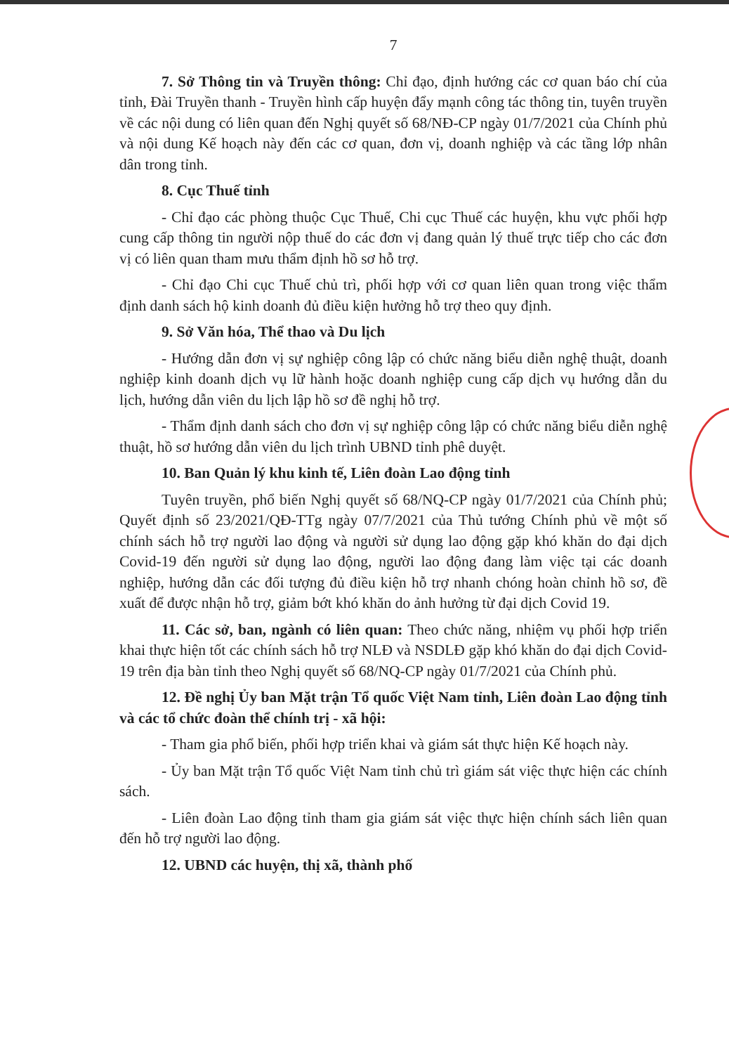7
7. Sở Thông tin và Truyền thông: Chỉ đạo, định hướng các cơ quan báo chí của tỉnh, Đài Truyền thanh - Truyền hình cấp huyện đẩy mạnh công tác thông tin, tuyên truyền về các nội dung có liên quan đến Nghị quyết số 68/NĐ-CP ngày 01/7/2021 của Chính phủ và nội dung Kế hoạch này đến các cơ quan, đơn vị, doanh nghiệp và các tầng lớp nhân dân trong tỉnh.
8. Cục Thuế tỉnh
- Chỉ đạo các phòng thuộc Cục Thuế, Chi cục Thuế các huyện, khu vực phối hợp cung cấp thông tin người nộp thuế do các đơn vị đang quản lý thuế trực tiếp cho các đơn vị có liên quan tham mưu thẩm định hồ sơ hỗ trợ.
- Chỉ đạo Chi cục Thuế chủ trì, phối hợp với cơ quan liên quan trong việc thẩm định danh sách hộ kinh doanh đủ điều kiện hưởng hỗ trợ theo quy định.
9. Sở Văn hóa, Thể thao và Du lịch
- Hướng dẫn đơn vị sự nghiệp công lập có chức năng biểu diễn nghệ thuật, doanh nghiệp kinh doanh dịch vụ lữ hành hoặc doanh nghiệp cung cấp dịch vụ hướng dẫn du lịch, hướng dẫn viên du lịch lập hồ sơ đề nghị hỗ trợ.
- Thẩm định danh sách cho đơn vị sự nghiệp công lập có chức năng biểu diễn nghệ thuật, hồ sơ hướng dẫn viên du lịch trình UBND tỉnh phê duyệt.
10. Ban Quản lý khu kinh tế, Liên đoàn Lao động tỉnh
Tuyên truyền, phổ biến Nghị quyết số 68/NQ-CP ngày 01/7/2021 của Chính phủ; Quyết định số 23/2021/QĐ-TTg ngày 07/7/2021 của Thủ tướng Chính phủ về một số chính sách hỗ trợ người lao động và người sử dụng lao động gặp khó khăn do đại dịch Covid-19 đến người sử dụng lao động, người lao động đang làm việc tại các doanh nghiệp, hướng dẫn các đối tượng đủ điều kiện hỗ trợ nhanh chóng hoàn chỉnh hồ sơ, đề xuất để được nhận hỗ trợ, giảm bớt khó khăn do ảnh hưởng từ đại dịch Covid 19.
11. Các sở, ban, ngành có liên quan: Theo chức năng, nhiệm vụ phối hợp triển khai thực hiện tốt các chính sách hỗ trợ NLĐ và NSDLĐ gặp khó khăn do đại dịch Covid-19 trên địa bàn tỉnh theo Nghị quyết số 68/NQ-CP ngày 01/7/2021 của Chính phủ.
12. Đề nghị Ủy ban Mặt trận Tổ quốc Việt Nam tỉnh, Liên đoàn Lao động tỉnh và các tổ chức đoàn thể chính trị - xã hội:
- Tham gia phổ biến, phối hợp triển khai và giám sát thực hiện Kế hoạch này.
- Ủy ban Mặt trận Tổ quốc Việt Nam tỉnh chủ trì giám sát việc thực hiện các chính sách.
- Liên đoàn Lao động tỉnh tham gia giám sát việc thực hiện chính sách liên quan đến hỗ trợ người lao động.
12. UBND các huyện, thị xã, thành phố